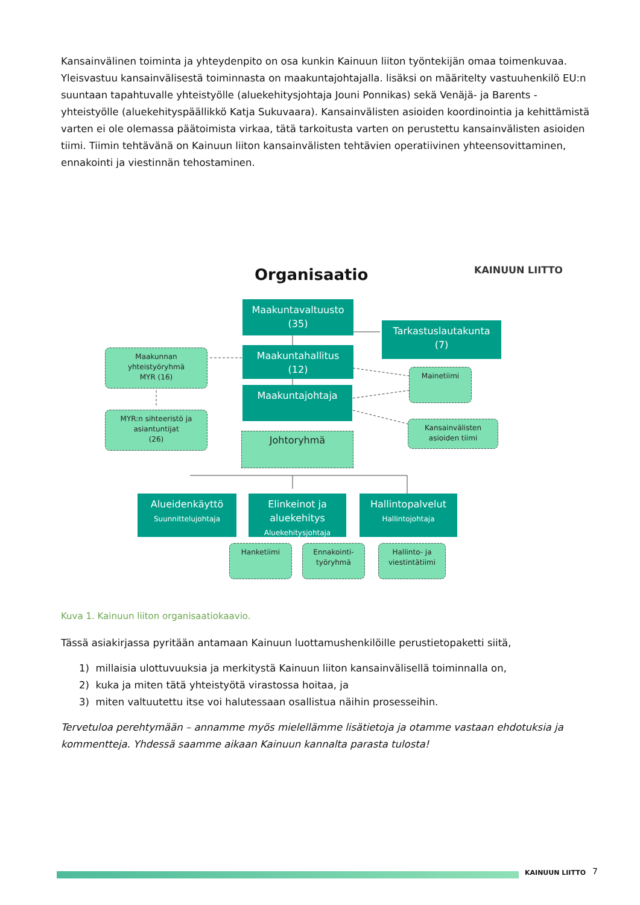Kansainvälinen toiminta ja yhteydenpito on osa kunkin Kainuun liiton työntekijän omaa toimenkuvaa. Yleisvastuu kansainvälisestä toiminnasta on maakuntajohtajalla. lisäksi on määritelty vastuuhenkilö EU:n suuntaan tapahtuvalle yhteistyölle (aluekehitysjohtaja Jouni Ponnikas) sekä Venäjä- ja Barents -yhteistyölle (aluekehityspäällikkö Katja Sukuvaara). Kansainvälisten asioiden koordinointia ja kehittämistä varten ei ole olemassa päätoimista virkaa, tätä tarkoitusta varten on perustettu kansainvälisten asioiden tiimi. Tiimin tehtävänä on Kainuun liiton kansainvälisten tehtävien operatiivinen yhteensovittaminen, ennakointi ja viestinnän tehostaminen.
Organisaatio KAINUUN LIITTO
Maakuntavaltuusto
(35)
Tarkastuslautakunta
(7)
Maakuntahallitus
(12)
Maakunnan
yhteistyöryhmä
MYR (16)
Maakuntajohtaja
Mainetiimi
MYR:n sihteeristö ja
asiantuntijat
(26)
Kansainvälisten
asioiden tiimi
Johtoryhmä
Alueidenkäyttö
Suunnittelujohtaja
Elinkeinot ja aluekehitys
Aluekehitysjohtaja
Hallintopalvelut
Hallintojohtaja
Hanketiimi
Ennakointi-
työryhmä
Hallinto- ja
viestintätiimi
Kuva 1. Kainuun liiton organisaatiokaavio.
Tässä asiakirjassa pyritään antamaan Kainuun luottamushenkilöille perustietopaketti siitä,
1) millaisia ulottuvuuksia ja merkitystä Kainuun liiton kansainvälisellä toiminnalla on,
2) kuka ja miten tätä yhteistyötä virastossa hoitaa, ja
3) miten valtuutettu itse voi halutessaan osallistua näihin prosesseihin.
Tervetuloa perehtymään – annamme myös mielellämme lisätietoja ja otamme vastaan ehdotuksia ja kommentteja. Yhdessä saamme aikaan Kainuun kannalta parasta tulosta!
KAINUUN LIITTO 7